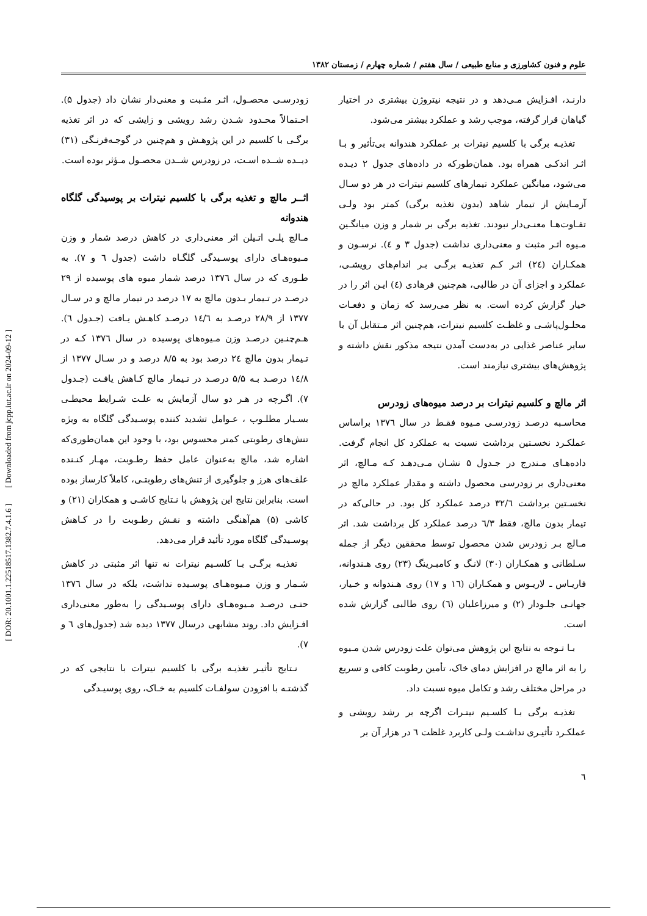[ DOR: 20.1001.1.22518517.1382.7.4.1.6 ] [ Downloaded from jcpp.iut.ac.ir on 2024-09-12 ]
علوم و فنون کشاورزی و منابع طبیعی / سال هفتم / شماره چهارم / زمستان ۱۳۸۲
دارنـد، افـزایش مـی‌دهد و در نتیجه نیتروژن بیشتری در اختیار گیاهان قرار گرفته، موجب رشد و عملکرد بیشتر می‌شود.
تغذیـه برگی با کلسیم نیترات بر عملکرد هندوانه بی‌تأثیر و بـا اثـر اندکـی همراه بود. همان‌طورکه در داده‌های جدول ۲ دیـده می‌شود، میانگین عملکرد تیمارهای کلسیم نیترات در هر دو سـال آزمـایش از تیمار شاهد (بدون تغذیه برگی) کمتر بود ولـی تفـاوت‌هـا معنـی‌دار نبودند. تغذیه برگی بر شمار و وزن میانگـین مـیوه اثـر مثبت و معنی‌داری نداشت (جدول ۳ و ٤). نرسـون و همکـاران (٢٤) اثـر کـم تغذیـه برگـی بـر اندام‌های رویشـی، عملکرد و اجزای آن در طالبی، هم‌چنین فرهادی (٤) ایـن اثر را در خیار گزارش کرده است. به نظر می‌رسد که زمان و دفعـات محلـول‌پاشـی و غلظـت کلسیم نیترات، هم‌چنین اثر مـتقابل آن با سایر عناصر غذایی در به‌دست آمدن نتیجه مذکور نقش داشته و پژوهش‌های بیشتری نیازمند است.
اثر مالچ و کلسیم نیترات بر درصد میوه‌های زودرس
محاسـبه درصـد زودرسـی مـیوه فقـط در سال ۱۳۷٦ براساس عملکـرد نخسـتین برداشت نسبت به عملکرد کل انجام گرفت. داده‌هـای مـندرج در جـدول ۵ نشـان مـی‌دهـد کـه مـالچ، اثر معنی‌داری بر زودرسی محصول داشته و مقدار عملکرد مالچ در نخسـتین برداشت ۳۲/٦ درصد عملکرد کل بود. در حالی‌که در تیمار بدون مالچ، فقط ٦/۳ درصد عملکرد کل برداشت شد. اثر مـالچ بـر زودرس شدن محصول توسط محققین دیگر از جمله سـلطانی و همکـاران (۳۰) لانـگ و کامبـرینگ (۲۳) روی هـندوانه، فاریـاس ـ لاریـوس و همکـاران (١٦ و ١٧) روی هـندوانه و خـیار، جهانـی جلـودار (۲) و میرزاعلیان (٦) روی طالبی گزارش شده است.
بـا تـوجه به نتایج این پژوهش می‌توان علت زودرس شدن مـیوه را به اثر مالچ در افزایش دمای خاک، تأمین رطوبت کافی و تسریع در مراحل مختلف رشد و تکامل میوه نسبت داد.
تغذیـه برگی بـا کلسـیم نیتـرات اگرچه بر رشد رویشی و عملکـرد تأثیـری نداشـت ولـی کاربرد غلظت ٦ در هزار آن بر
٦
زودرسـی محصـول، اثـر مثـبت و معنی‌دار نشان داد (جدول ۵). احـتمالاً محـدود شـدن رشد رویشی و زایشی که در اثر تغذیه برگـی با کلسیم در این پژوهـش و هم‌چنین در گوجـه‌فرنـگی (۳۱) دیــده شــده اسـت، در زودرس شــدن محصـول مـؤثر بوده است.
اثــر مالچ و تغذیه برگی با کلسیم نیترات بر پوسیدگی گلگاه هندوانه
مـالچ پلـی اتـیلن اثر معنی‌داری در کاهش درصد شمار و وزن مـیوه‌هـای دارای پوسـیدگی گلگـاه داشت (جدول ٦ و ٧). به طـوری که در سال ۱۳۷٦ درصد شمار میوه های پوسیده از ۲۹ درصـد در تـیمار بـدون مالچ به ۱۷ درصد در تیمار مالچ و در سـال ۱۳۷۷ از ۲۸/۹ درصـد به ١٤/٦ درصـد کاهـش یـافت (جـدول ٦). هـم‌چنـین درصـد وزن مـیوه‌های پوسیده در سال ۱۳۷٦ کـه در تـیمار بدون مالچ ٢٤ درصد بود به ۸/۵ درصد و در سـال ۱۳۷۷ از ١٤/۸ درصـد بـه ۵/۵ درصـد در تـیمار مالچ کـاهش یافـت (جـدول ۷). اگـرچه در هـر دو سال آزمایش به علـت شـرایط محیطـی بسـیار مطلـوب ، عـوامل تشدید کننده پوسـیدگی گلگاه به ویژه تنش‌های رطوبتی کمتر محسوس بود، با وجود این همان‌طوری‌که اشاره شد، مالچ به‌عنوان عامل حفظ رطـوبت، مهـار کنـنده علف‌های هرز و جلوگیری از تنش‌های رطوبتـی، کاملاً کارساز بوده است. بنابراین نتایج این پژوهش با نـتایج کاشـی و همکاران (۲۱) و کاشی (۵) هم‌آهنگی داشته و نقـش رطـوبت را در کـاهش پوسـیدگی گلگاه مورد تأئید قرار می‌دهد.
تغذیـه برگـی بـا کلسـیم نیترات نه تنها اثر مثبتی در کاهش شـمار و وزن مـیوه‌هـای پوسـیده نداشت، بلکه در سال ۱۳۷٦ حتـی درصـد مـیوه‌هـای دارای پوسـیدگی را به‌طور معنی‌داری افـزایش داد. روند مشابهی درسال ۱۳۷۷ دیده شد (جدول‌های ٦ و ۷).
نـتایج تأثیـر تغذیـه برگی با کلسیم نیترات با نتایجی که در گذشتـه با افزودن سولفـات کلسیم به خـاک، روی پوسیـدگی